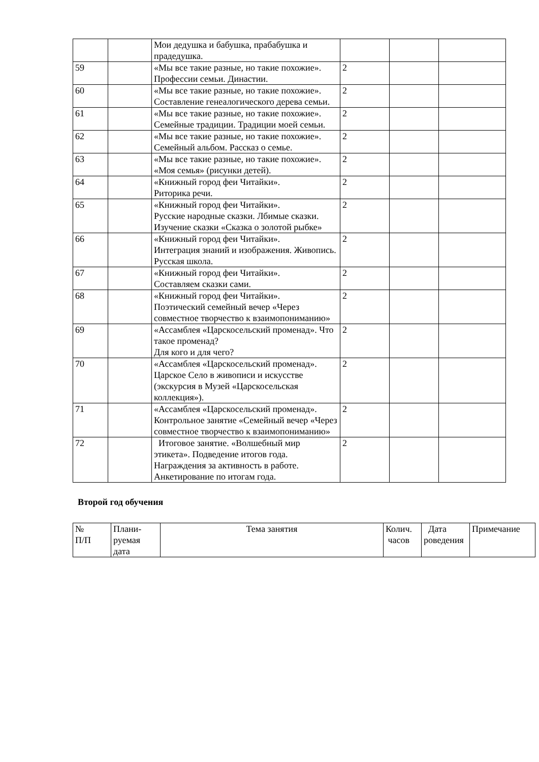| | | Мои дедушка и бабушка, прабабушка и прадедушка. | | | |
| 59 | | «Мы все такие разные, но такие похожие». Профессии семьи. Династии. | 2 | | |
| 60 | | «Мы все такие разные, но такие похожие». Составление генеалогического дерева семьи. | 2 | | |
| 61 | | «Мы все такие разные, но такие похожие». Семейные традиции. Традиции моей семьи. | 2 | | |
| 62 | | «Мы все такие разные, но такие похожие». Семейный альбом. Рассказ о семье. | 2 | | |
| 63 | | «Мы все такие разные, но такие похожие». «Моя семья» (рисунки детей). | 2 | | |
| 64 | | «Книжный город феи Читайки». Риторика речи. | 2 | | |
| 65 | | «Книжный город феи Читайки». Русские народные сказки. Лбимые сказки. Изучение сказки «Сказка о золотой рыбке» | 2 | | |
| 66 | | «Книжный город феи Читайки». Интеграция знаний и изображения. Живопись. Русская школа. | 2 | | |
| 67 | | «Книжный город феи Читайки». Составляем сказки сами. | 2 | | |
| 68 | | «Книжный город феи Читайки». Поэтический семейный вечер «Через совместное творчество к взаимопониманию» | 2 | | |
| 69 | | «Ассамблея «Царскосельский променад». Что такое променад? Для кого и для чего? | 2 | | |
| 70 | | «Ассамблея «Царскосельский променад». Царское Село в живописи и искусстве (экскурсия в Музей «Царскосельская коллекция»). | 2 | | |
| 71 | | «Ассамблея «Царскосельский променад». Контрольное занятие «Семейный вечер «Через совместное творчество к взаимопониманию» | 2 | | |
| 72 | | Итоговое занятие. «Волшебный мир этикета». Подведение итогов года. Награждения за активность в работе. Анкетирование по итогам года. | 2 | | |
Второй год обучения
| № П/П | Плани- руемая дата | Тема занятия | Колич. часов | Дата роведения | Примечание |
| --- | --- | --- | --- | --- | --- |